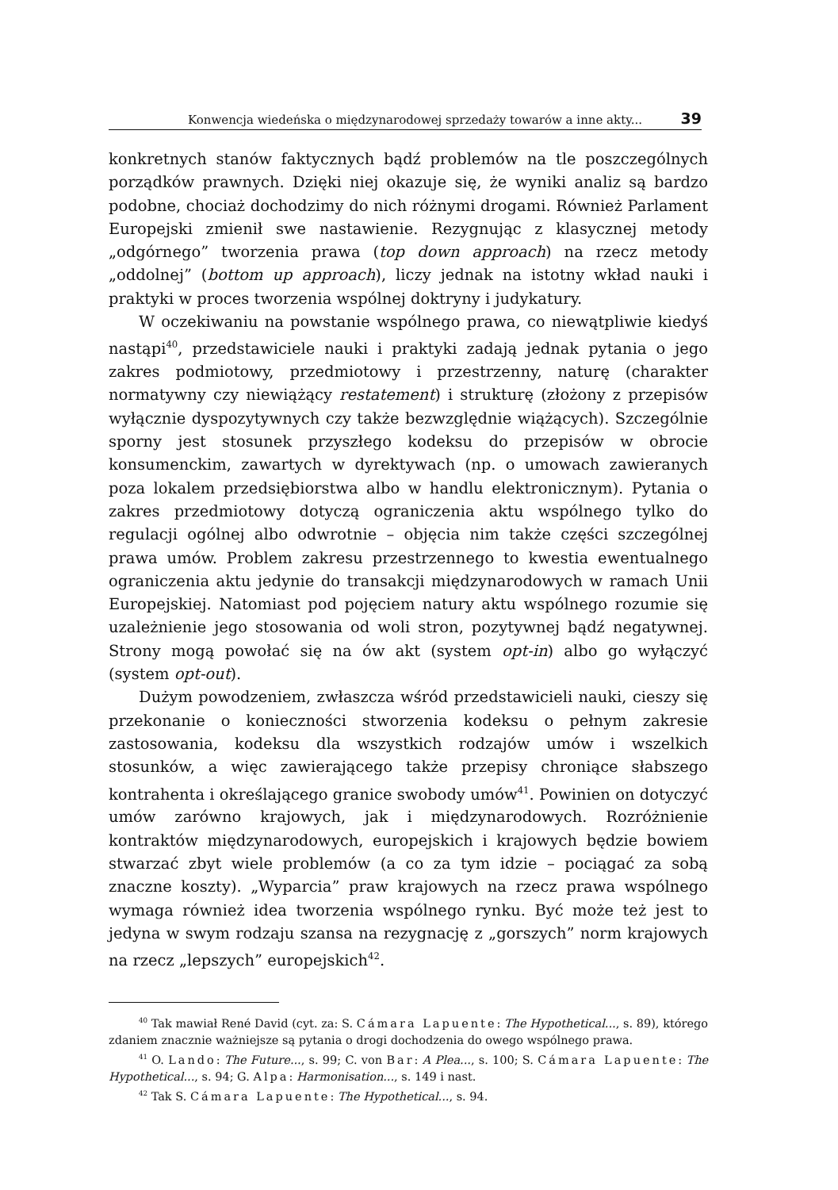Konwencja wiedeńska o międzynarodowej sprzedaży towarów a inne akty... 39
konkretnych stanów faktycznych bądź problemów na tle poszczególnych porządków prawnych. Dzięki niej okazuje się, że wyniki analiz są bardzo podobne, chociaż dochodzimy do nich różnymi drogami. Również Parlament Europejski zmienił swe nastawienie. Rezygnując z klasycznej metody „odgórnego” tworzenia prawa (top down approach) na rzecz metody „oddolnej” (bottom up approach), liczy jednak na istotny wkład nauki i praktyki w proces tworzenia wspólnej doktryny i judykatury.
W oczekiwaniu na powstanie wspólnego prawa, co niewątpliwie kiedyś nastąpi<sup>40</sup>, przedstawiciele nauki i praktyki zadają jednak pytania o jego zakres podmiotowy, przedmiotowy i przestrzenny, naturę (charakter normatywny czy niewiążący restatement) i strukturę (złożony z przepisów wyłącznie dyspozytywnych czy także bezwzględnie wiążących). Szczególnie sporny jest stosunek przyszłego kodeksu do przepisów w obrocie konsumenckim, zawartych w dyrektywach (np. o umowach zawieranych poza lokalem przedsiębiorstwa albo w handlu elektronicznym). Pytania o zakres przedmiotowy dotyczą ograniczenia aktu wspólnego tylko do regulacji ogólnej albo odwrotnie – objęcia nim także części szczególnej prawa umów. Problem zakresu przestrzennego to kwestia ewentualnego ograniczenia aktu jedynie do transakcji międzynarodowych w ramach Unii Europejskiej. Natomiast pod pojęciem natury aktu wspólnego rozumie się uzależnienie jego stosowania od woli stron, pozytywnej bądź negatywnej. Strony mogą powołać się na ów akt (system opt-in) albo go wyłączyć (system opt-out).
Dużym powodzeniem, zwłaszcza wśród przedstawicieli nauki, cieszy się przekonanie o konieczności stworzenia kodeksu o pełnym zakresie zastosowania, kodeksu dla wszystkich rodzajów umów i wszelkich stosunków, a więc zawierającego także przepisy chroniące słabszego kontrahenta i określającego granice swobody umów<sup>41</sup>. Powinien on dotyczyć umów zarówno krajowych, jak i międzynarodowych. Rozróżnienie kontraktów międzynarodowych, europejskich i krajowych będzie bowiem stwarzać zbyt wiele problemów (a co za tym idzie – pociągać za sobą znaczne koszty). „Wyparcia” praw krajowych na rzecz prawa wspólnego wymaga również idea tworzenia wspólnego rynku. Być może też jest to jedyna w swym rodzaju szansa na rezygnację z „gorszych” norm krajowych na rzecz „lepszych” europejskich<sup>42</sup>.
<sup>40</sup> Tak mawiał René David (cyt. za: S. Cámara Lapuente: The Hypothetical..., s. 89), którego zdaniem znacznie ważniejsze są pytania o drogi dochodzenia do owego wspólnego prawa.
<sup>41</sup> O. Lando: The Future..., s. 99; C. von Bar: A Plea..., s. 100; S. Cámara Lapuente: The Hypothetical..., s. 94; G. Alpa: Harmonisation..., s. 149 i nast.
<sup>42</sup> Tak S. Cámara Lapuente: The Hypothetical..., s. 94.